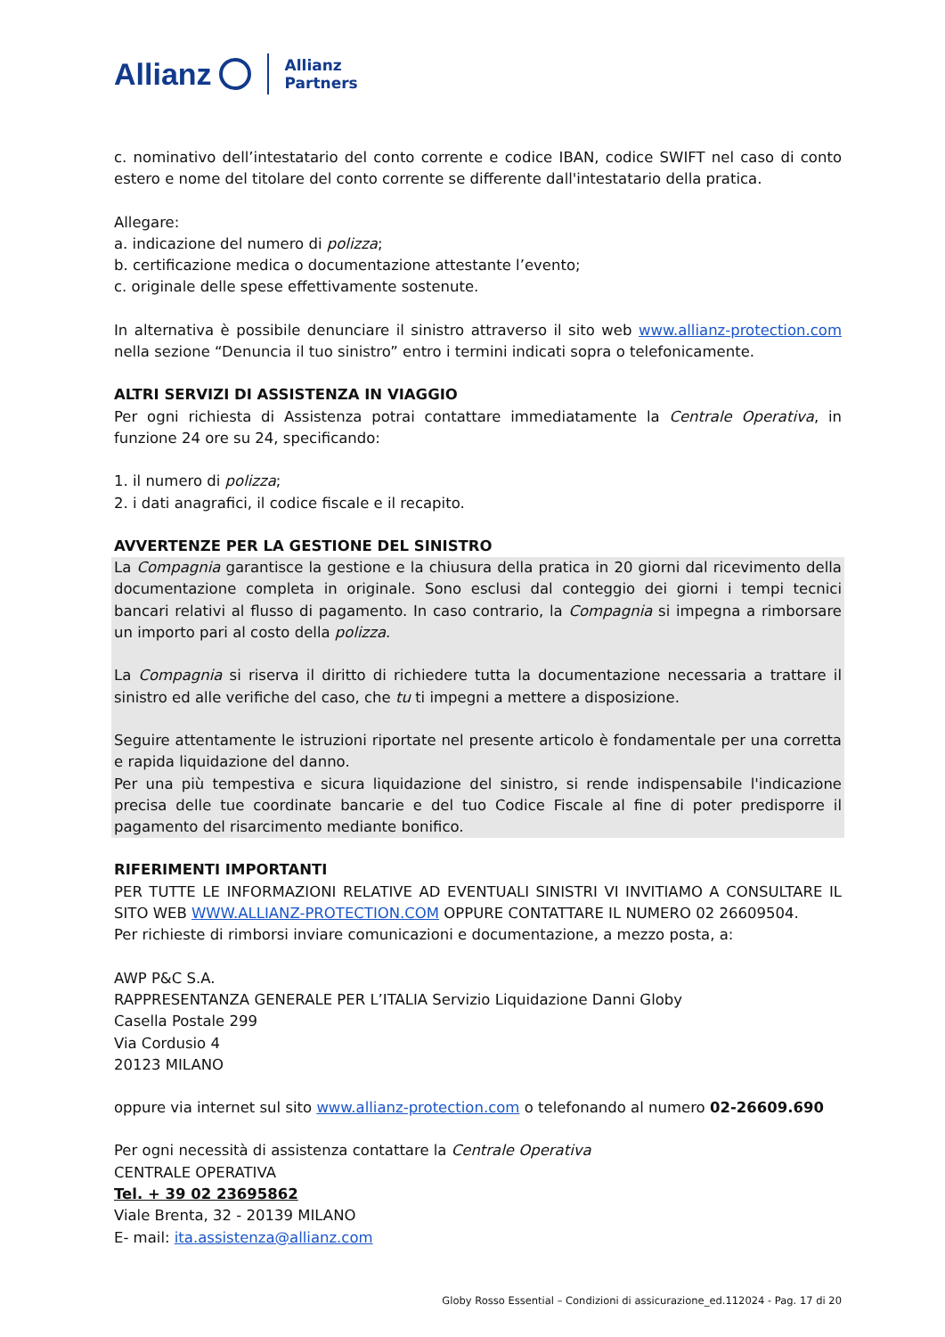Allianz
Allianz
Partners
c. nominativo dell’intestatario del conto corrente e codice IBAN, codice SWIFT nel caso di conto estero e nome del titolare del conto corrente se differente dall'intestatario della pratica.
Allegare:
a. indicazione del numero di polizza;
b. certificazione medica o documentazione attestante l’evento;
c. originale delle spese effettivamente sostenute.
In alternativa è possibile denunciare il sinistro attraverso il sito web www.allianz-protection.com nella sezione “Denuncia il tuo sinistro” entro i termini indicati sopra o telefonicamente.
ALTRI SERVIZI DI ASSISTENZA IN VIAGGIO
Per ogni richiesta di Assistenza potrai contattare immediatamente la Centrale Operativa, in funzione 24 ore su 24, specificando:
1. il numero di polizza;
2. i dati anagrafici, il codice fiscale e il recapito.
AVVERTENZE PER LA GESTIONE DEL SINISTRO
La Compagnia garantisce la gestione e la chiusura della pratica in 20 giorni dal ricevimento della documentazione completa in originale. Sono esclusi dal conteggio dei giorni i tempi tecnici bancari relativi al flusso di pagamento. In caso contrario, la Compagnia si impegna a rimborsare un importo pari al costo della polizza.
La Compagnia si riserva il diritto di richiedere tutta la documentazione necessaria a trattare il sinistro ed alle verifiche del caso, che tu ti impegni a mettere a disposizione.
Seguire attentamente le istruzioni riportate nel presente articolo è fondamentale per una corretta e rapida liquidazione del danno.
Per una più tempestiva e sicura liquidazione del sinistro, si rende indispensabile l'indicazione precisa delle tue coordinate bancarie e del tuo Codice Fiscale al fine di poter predisporre il pagamento del risarcimento mediante bonifico.
RIFERIMENTI IMPORTANTI
PER TUTTE LE INFORMAZIONI RELATIVE AD EVENTUALI SINISTRI VI INVITIAMO A CONSULTARE IL SITO WEB WWW.ALLIANZ-PROTECTION.COM OPPURE CONTATTARE IL NUMERO 02 26609504.
Per richieste di rimborsi inviare comunicazioni e documentazione, a mezzo posta, a:
AWP P&C S.A.
RAPPRESENTANZA GENERALE PER L’ITALIA Servizio Liquidazione Danni Globy
Casella Postale 299
Via Cordusio 4
20123 MILANO
oppure via internet sul sito www.allianz-protection.com o telefonando al numero 02-26609.690
Per ogni necessità di assistenza contattare la Centrale Operativa
CENTRALE OPERATIVA
Tel. + 39 02 23695862
Viale Brenta, 32 - 20139 MILANO
E- mail: ita.assistenza@allianz.com
Globy Rosso Essential – Condizioni di assicurazione_ed.112024 - Pag. 17 di 20